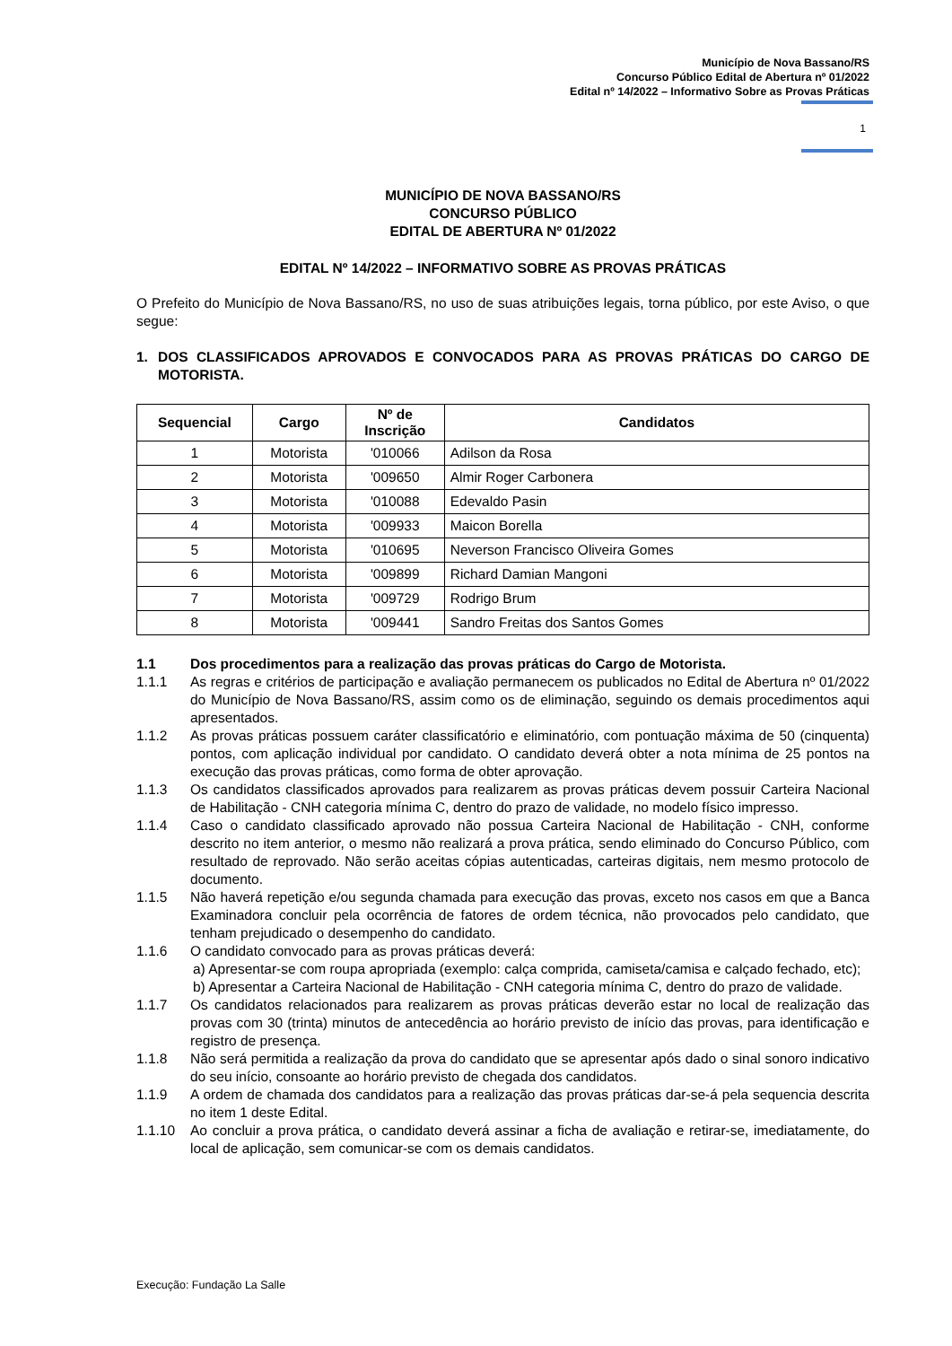Município de Nova Bassano/RS
Concurso Público Edital de Abertura nº 01/2022
Edital nº 14/2022 – Informativo Sobre as Provas Práticas
1
MUNICÍPIO DE NOVA BASSANO/RS
CONCURSO PÚBLICO
EDITAL DE ABERTURA Nº 01/2022
EDITAL Nº 14/2022 – INFORMATIVO SOBRE AS PROVAS PRÁTICAS
O Prefeito do Município de Nova Bassano/RS, no uso de suas atribuições legais, torna público, por este Aviso, o que segue:
1. DOS CLASSIFICADOS APROVADOS E CONVOCADOS PARA AS PROVAS PRÁTICAS DO CARGO DE MOTORISTA.
| Sequencial | Cargo | Nº de Inscrição | Candidatos |
| --- | --- | --- | --- |
| 1 | Motorista | '010066 | Adilson da Rosa |
| 2 | Motorista | '009650 | Almir Roger Carbonera |
| 3 | Motorista | '010088 | Edevaldo Pasin |
| 4 | Motorista | '009933 | Maicon Borella |
| 5 | Motorista | '010695 | Neverson Francisco Oliveira Gomes |
| 6 | Motorista | '009899 | Richard Damian Mangoni |
| 7 | Motorista | '009729 | Rodrigo Brum |
| 8 | Motorista | '009441 | Sandro Freitas dos Santos Gomes |
1.1 Dos procedimentos para a realização das provas práticas do Cargo de Motorista.
1.1.1 As regras e critérios de participação e avaliação permanecem os publicados no Edital de Abertura nº 01/2022 do Município de Nova Bassano/RS, assim como os de eliminação, seguindo os demais procedimentos aqui apresentados.
1.1.2 As provas práticas possuem caráter classificatório e eliminatório, com pontuação máxima de 50 (cinquenta) pontos, com aplicação individual por candidato. O candidato deverá obter a nota mínima de 25 pontos na execução das provas práticas, como forma de obter aprovação.
1.1.3 Os candidatos classificados aprovados para realizarem as provas práticas devem possuir Carteira Nacional de Habilitação - CNH categoria mínima C, dentro do prazo de validade, no modelo físico impresso.
1.1.4 Caso o candidato classificado aprovado não possua Carteira Nacional de Habilitação - CNH, conforme descrito no item anterior, o mesmo não realizará a prova prática, sendo eliminado do Concurso Público, com resultado de reprovado. Não serão aceitas cópias autenticadas, carteiras digitais, nem mesmo protocolo de documento.
1.1.5 Não haverá repetição e/ou segunda chamada para execução das provas, exceto nos casos em que a Banca Examinadora concluir pela ocorrência de fatores de ordem técnica, não provocados pelo candidato, que tenham prejudicado o desempenho do candidato.
1.1.6 O candidato convocado para as provas práticas deverá:
a) Apresentar-se com roupa apropriada (exemplo: calça comprida, camiseta/camisa e calçado fechado, etc);
b) Apresentar a Carteira Nacional de Habilitação - CNH categoria mínima C, dentro do prazo de validade.
1.1.7 Os candidatos relacionados para realizarem as provas práticas deverão estar no local de realização das provas com 30 (trinta) minutos de antecedência ao horário previsto de início das provas, para identificação e registro de presença.
1.1.8 Não será permitida a realização da prova do candidato que se apresentar após dado o sinal sonoro indicativo do seu início, consoante ao horário previsto de chegada dos candidatos.
1.1.9 A ordem de chamada dos candidatos para a realização das provas práticas dar-se-á pela sequencia descrita no item 1 deste Edital.
1.1.10 Ao concluir a prova prática, o candidato deverá assinar a ficha de avaliação e retirar-se, imediatamente, do local de aplicação, sem comunicar-se com os demais candidatos.
Execução: Fundação La Salle